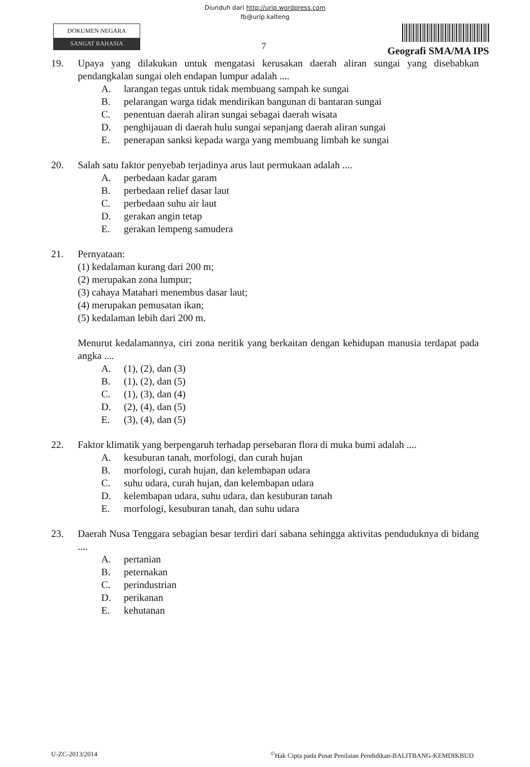Diunduh dari http://urip.wordpress.com
fb@urip.kalteng
DOKUMEN NEGARA
SANGAT RAHASIA
7
Geografi SMA/MA IPS
19. Upaya yang dilakukan untuk mengatasi kerusakan daerah aliran sungai yang disebabkan pendangkalan sungai oleh endapan lumpur adalah ....
A. larangan tegas untuk tidak membuang sampah ke sungai
B. pelarangan warga tidak mendirikan bangunan di bantaran sungai
C. penentuan daerah aliran sungai sebagai daerah wisata
D. penghijauan di daerah hulu sungai sepanjang daerah aliran sungai
E. penerapan sanksi kepada warga yang membuang limbah ke sungai
20. Salah satu faktor penyebab terjadinya arus laut permukaan adalah ....
A. perbedaan kadar garam
B. perbedaan relief dasar laut
C. perbedaan suhu air laut
D. gerakan angin tetap
E. gerakan lempeng samudera
21. Pernyataan:
(1) kedalaman kurang dari 200 m;
(2) merupakan zona lumpur;
(3) cahaya Matahari menembus dasar laut;
(4) merupakan pemusatan ikan;
(5) kedalaman lebih dari 200 m.
Menurut kedalamannya, ciri zona neritik yang berkaitan dengan kehidupan manusia terdapat pada angka ....
A. (1), (2), dan (3)
B. (1), (2), dan (5)
C. (1), (3), dan (4)
D. (2), (4), dan (5)
E. (3), (4), dan (5)
22. Faktor klimatik yang berpengaruh terhadap persebaran flora di muka bumi adalah ....
A. kesuburan tanah, morfologi, dan curah hujan
B. morfologi, curah hujan, dan kelembapan udara
C. suhu udara, curah hujan, dan kelembapan udara
D. kelembapan udara, suhu udara, dan kesuburan tanah
E. morfologi, kesuburan tanah, dan suhu udara
23. Daerah Nusa Tenggara sebagian besar terdiri dari sabana sehingga aktivitas penduduknya di bidang ....
A. pertanian
B. peternakan
C. perindustrian
D. perikanan
E. kehutanan
U-ZC-2013/2014<sup>©</sup>Hak Cipta pada Pusat Penilaian Pendidikan-BALITBANG-KEMDIKBUD